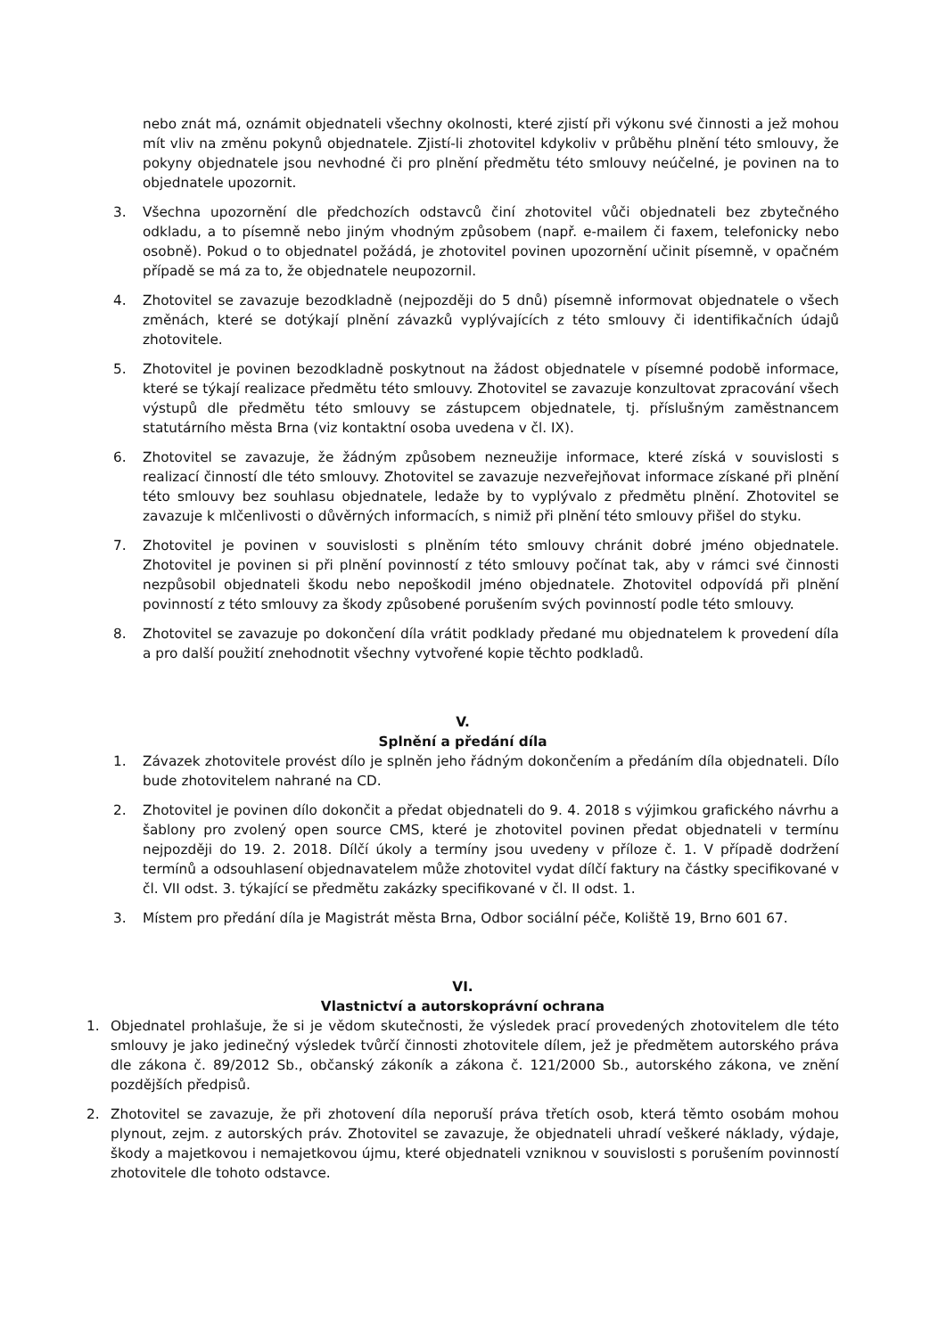nebo znát má, oznámit objednateli všechny okolnosti, které zjistí při výkonu své činnosti a jež mohou mít vliv na změnu pokynů objednatele. Zjistí-li zhotovitel kdykoliv v průběhu plnění této smlouvy, že pokyny objednatele jsou nevhodné či pro plnění předmětu této smlouvy neúčelné, je povinen na to objednatele upozornit.
3. Všechna upozornění dle předchozích odstavců činí zhotovitel vůči objednateli bez zbytečného odkladu, a to písemně nebo jiným vhodným způsobem (např. e-mailem či faxem, telefonicky nebo osobně). Pokud o to objednatel požádá, je zhotovitel povinen upozornění učinit písemně, v opačném případě se má za to, že objednatele neupozornil.
4. Zhotovitel se zavazuje bezodkladně (nejpozději do 5 dnů) písemně informovat objednatele o všech změnách, které se dotýkají plnění závazků vyplývajících z této smlouvy či identifikačních údajů zhotovitele.
5. Zhotovitel je povinen bezodkladně poskytnout na žádost objednatele v písemné podobě informace, které se týkají realizace předmětu této smlouvy. Zhotovitel se zavazuje konzultovat zpracování všech výstupů dle předmětu této smlouvy se zástupcem objednatele, tj. příslušným zaměstnancem statutárního města Brna (viz kontaktní osoba uvedena v čl. IX).
6. Zhotovitel se zavazuje, že žádným způsobem nezneužije informace, které získá v souvislosti s realizací činností dle této smlouvy. Zhotovitel se zavazuje nezveřejňovat informace získané při plnění této smlouvy bez souhlasu objednatele, ledaže by to vyplývalo z předmětu plnění. Zhotovitel se zavazuje k mlčenlivosti o důvěrných informacích, s nimiž při plnění této smlouvy přišel do styku.
7. Zhotovitel je povinen v souvislosti s plněním této smlouvy chránit dobré jméno objednatele. Zhotovitel je povinen si při plnění povinností z této smlouvy počínat tak, aby v rámci své činnosti nezpůsobil objednateli škodu nebo nepoškodil jméno objednatele. Zhotovitel odpovídá při plnění povinností z této smlouvy za škody způsobené porušením svých povinností podle této smlouvy.
8. Zhotovitel se zavazuje po dokončení díla vrátit podklady předané mu objednatelem k provedení díla a pro další použití znehodnotit všechny vytvořené kopie těchto podkladů.
V.
Splnění a předání díla
1. Závazek zhotovitele provést dílo je splněn jeho řádným dokončením a předáním díla objednateli. Dílo bude zhotovitelem nahrané na CD.
2. Zhotovitel je povinen dílo dokončit a předat objednateli do 9. 4. 2018 s výjimkou grafického návrhu a šablony pro zvolený open source CMS, které je zhotovitel povinen předat objednateli v termínu nejpozději do 19. 2. 2018. Dílčí úkoly a termíny jsou uvedeny v příloze č. 1. V případě dodržení termínů a odsouhlasení objednavatelem může zhotovitel vydat dílčí faktury na částky specifikované v čl. VII odst. 3. týkající se předmětu zakázky specifikované v čl. II odst. 1.
3. Místem pro předání díla je Magistrát města Brna, Odbor sociální péče, Koliště 19, Brno 601 67.
VI.
Vlastnictví a autorskoprávní ochrana
1. Objednatel prohlašuje, že si je vědom skutečnosti, že výsledek prací provedených zhotovitelem dle této smlouvy je jako jedinečný výsledek tvůrčí činnosti zhotovitele dílem, jež je předmětem autorského práva dle zákona č. 89/2012 Sb., občanský zákoník a zákona č. 121/2000 Sb., autorského zákona, ve znění pozdějších předpisů.
2. Zhotovitel se zavazuje, že při zhotovení díla neporuší práva třetích osob, která těmto osobám mohou plynout, zejm. z autorských práv. Zhotovitel se zavazuje, že objednateli uhradí veškeré náklady, výdaje, škody a majetkovou i nemajetkovou újmu, které objednateli vzniknou v souvislosti s porušením povinností zhotovitele dle tohoto odstavce.